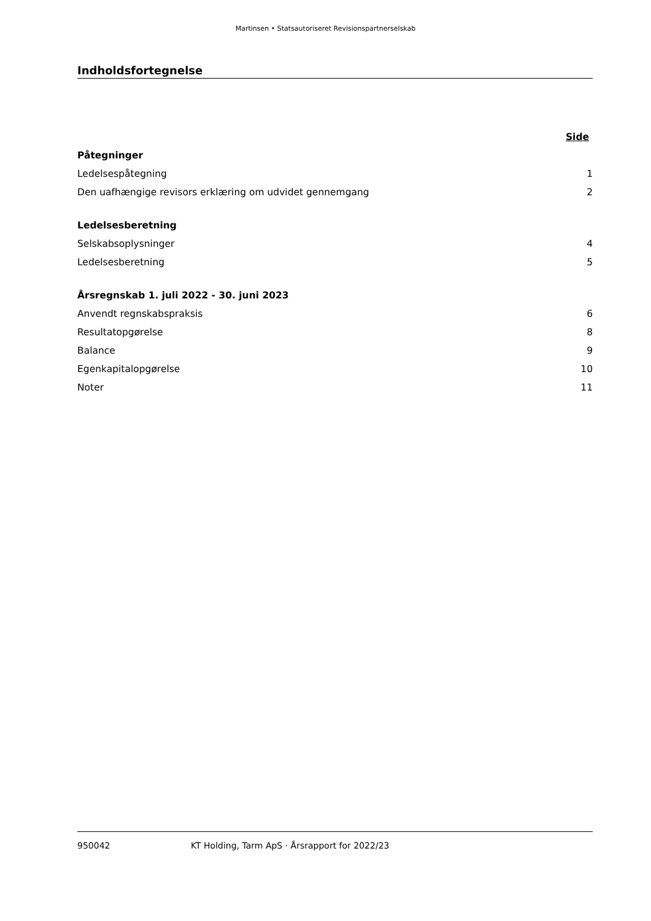Martinsen • Statsautoriseret Revisionspartnerselskab
Indholdsfortegnelse
| | Side |
| Påtegninger | |
| Ledelsespåtegning | 1 |
| Den uafhængige revisors erklæring om udvidet gennemgang | 2 |
| Ledelsesberetning | |
| Selskabsoplysninger | 4 |
| Ledelsesberetning | 5 |
| Årsregnskab 1. juli 2022 - 30. juni 2023 | |
| Anvendt regnskabspraksis | 6 |
| Resultatopgørelse | 8 |
| Balance | 9 |
| Egenkapitalopgørelse | 10 |
| Noter | 11 |
950042 KT Holding, Tarm ApS · Årsrapport for 2022/23